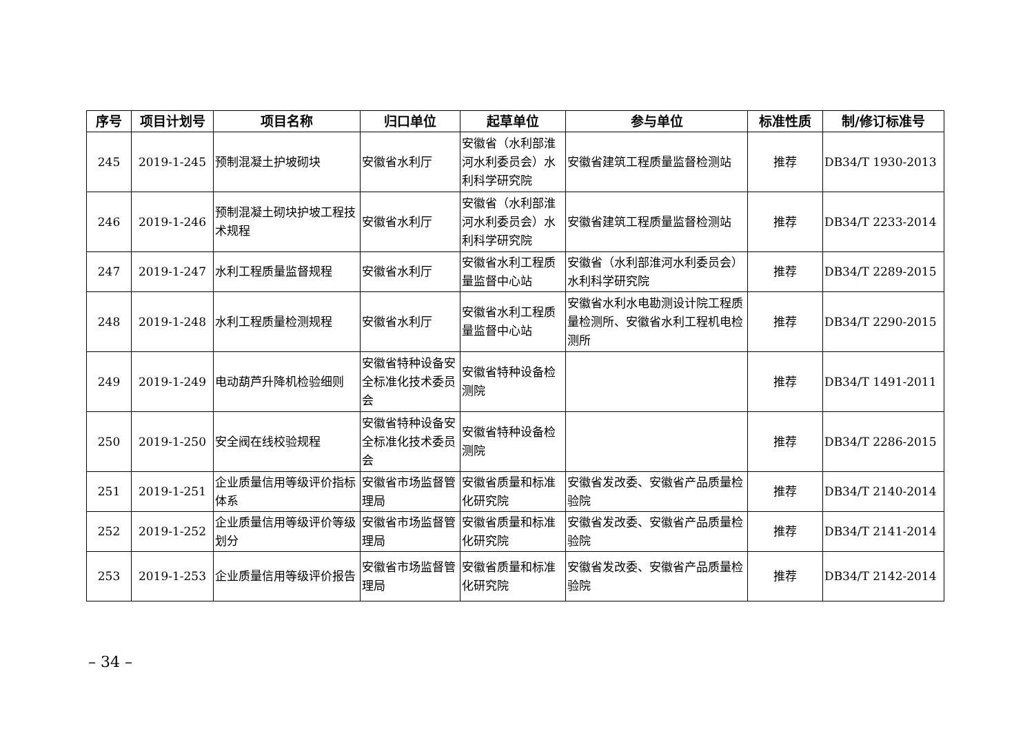| 序号 | 项目计划号 | 项目名称 | 归口单位 | 起草单位 | 参与单位 | 标准性质 | 制/修订标准号 |
| --- | --- | --- | --- | --- | --- | --- | --- |
| 245 | 2019-1-245 | 预制混凝土护坡砌块 | 安徽省水利厅 | 安徽省（水利部淮河水利委员会）水利科学研究院 | 安徽省建筑工程质量监督检测站 | 推荐 | DB34/T 1930-2013 |
| 246 | 2019-1-246 | 预制混凝土砌块护坡工程技术规程 | 安徽省水利厅 | 安徽省（水利部淮河水利委员会）水利科学研究院 | 安徽省建筑工程质量监督检测站 | 推荐 | DB34/T 2233-2014 |
| 247 | 2019-1-247 | 水利工程质量监督规程 | 安徽省水利厅 | 安徽省水利工程质量监督中心站 | 安徽省（水利部淮河水利委员会）水利科学研究院 | 推荐 | DB34/T 2289-2015 |
| 248 | 2019-1-248 | 水利工程质量检测规程 | 安徽省水利厅 | 安徽省水利工程质量监督中心站 | 安徽省水利水电勘测设计院工程质量检测所、安徽省水利工程机电检测所 | 推荐 | DB34/T 2290-2015 |
| 249 | 2019-1-249 | 电动葫芦升降机检验细则 | 安徽省特种设备安全标准化技术委员会 | 安徽省特种设备检测院 | | 推荐 | DB34/T 1491-2011 |
| 250 | 2019-1-250 | 安全阀在线校验规程 | 安徽省特种设备安全标准化技术委员会 | 安徽省特种设备检测院 | | 推荐 | DB34/T 2286-2015 |
| 251 | 2019-1-251 | 企业质量信用等级评价指标体系 | 安徽省市场监督管理局 | 安徽省质量和标准化研究院 | 安徽省发改委、安徽省产品质量检验院 | 推荐 | DB34/T 2140-2014 |
| 252 | 2019-1-252 | 企业质量信用等级评价等级划分 | 安徽省市场监督管理局 | 安徽省质量和标准化研究院 | 安徽省发改委、安徽省产品质量检验院 | 推荐 | DB34/T 2141-2014 |
| 253 | 2019-1-253 | 企业质量信用等级评价报告 | 安徽省市场监督管理局 | 安徽省质量和标准化研究院 | 安徽省发改委、安徽省产品质量检验院 | 推荐 | DB34/T 2142-2014 |
– 34 –